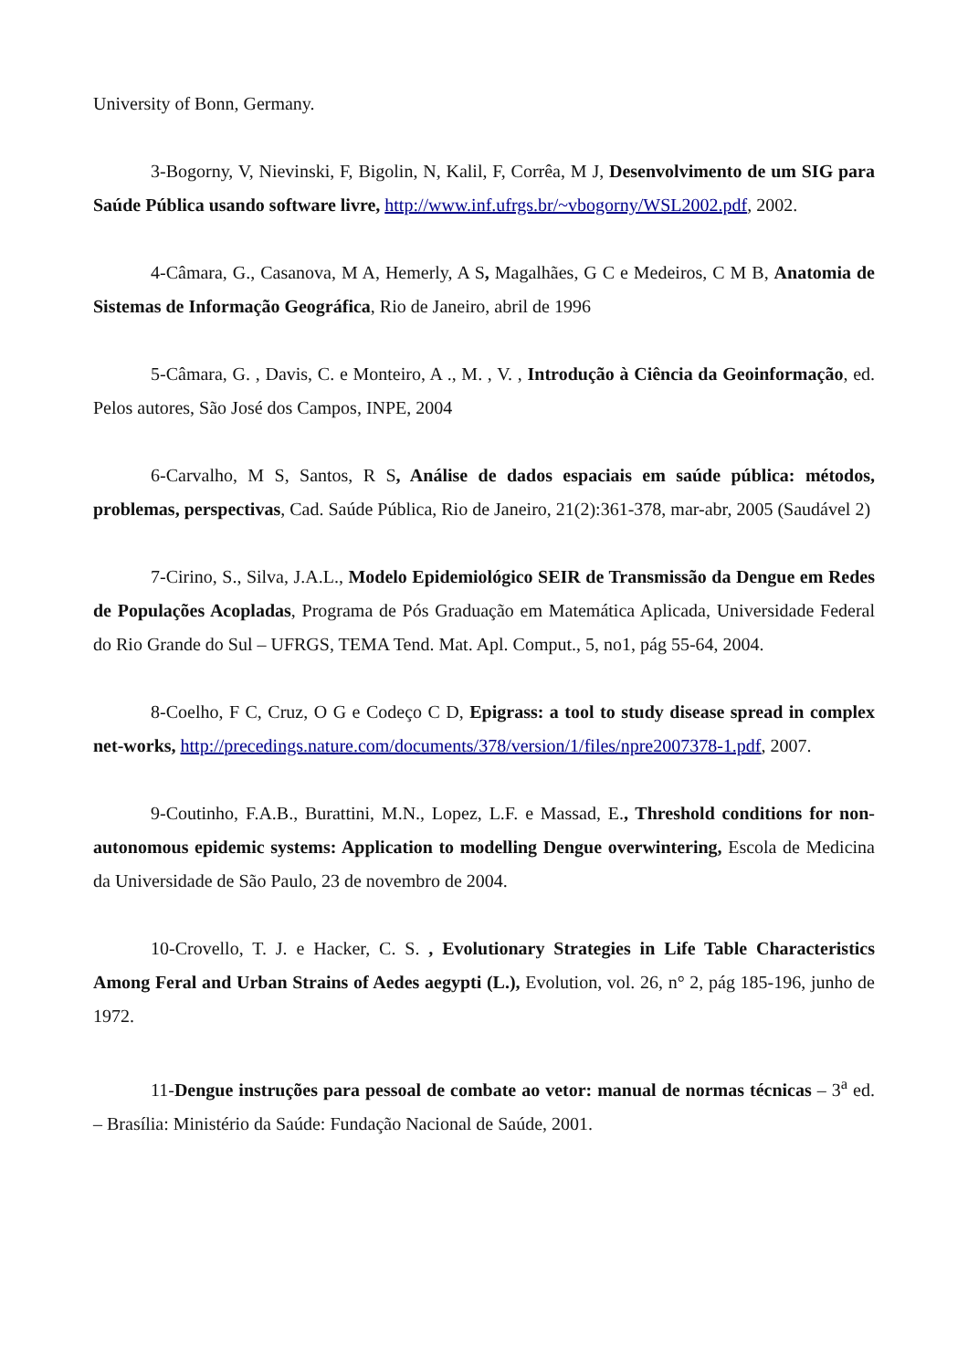University of Bonn, Germany.
3-Bogorny, V, Nievinski, F, Bigolin, N, Kalil, F, Corrêa, M J, Desenvolvimento de um SIG para Saúde Pública usando software livre, http://www.inf.ufrgs.br/~vbogorny/WSL2002.pdf, 2002.
4-Câmara, G., Casanova, M A, Hemerly, A S, Magalhães, G C e Medeiros, C M B, Anatomia de Sistemas de Informação Geográfica, Rio de Janeiro, abril de 1996
5-Câmara, G. , Davis, C. e Monteiro, A ., M. , V. , Introdução à Ciência da Geoinformação, ed. Pelos autores, São José dos Campos, INPE, 2004
6-Carvalho, M S, Santos, R S, Análise de dados espaciais em saúde pública: métodos, problemas, perspectivas, Cad. Saúde Pública, Rio de Janeiro, 21(2):361-378, mar-abr, 2005 (Saudável 2)
7-Cirino, S., Silva, J.A.L., Modelo Epidemiológico SEIR de Transmissão da Dengue em Redes de Populações Acopladas, Programa de Pós Graduação em Matemática Aplicada, Universidade Federal do Rio Grande do Sul – UFRGS, TEMA Tend. Mat. Apl. Comput., 5, no1, pág 55-64, 2004.
8-Coelho, F C, Cruz, O G e Codeço C D, Epigrass: a tool to study disease spread in complex net-works, http://precedings.nature.com/documents/378/version/1/files/npre2007378-1.pdf, 2007.
9-Coutinho, F.A.B., Burattini, M.N., Lopez, L.F. e Massad, E., Threshold conditions for non-autonomous epidemic systems: Application to modelling Dengue overwintering, Escola de Medicina da Universidade de São Paulo, 23 de novembro de 2004.
10-Crovello, T. J. e Hacker, C. S. , Evolutionary Strategies in Life Table Characteristics Among Feral and Urban Strains of Aedes aegypti (L.), Evolution, vol. 26, n° 2, pág 185-196, junho de 1972.
11-Dengue instruções para pessoal de combate ao vetor: manual de normas técnicas – 3<sup>a</sup> ed. – Brasília: Ministério da Saúde: Fundação Nacional de Saúde, 2001.